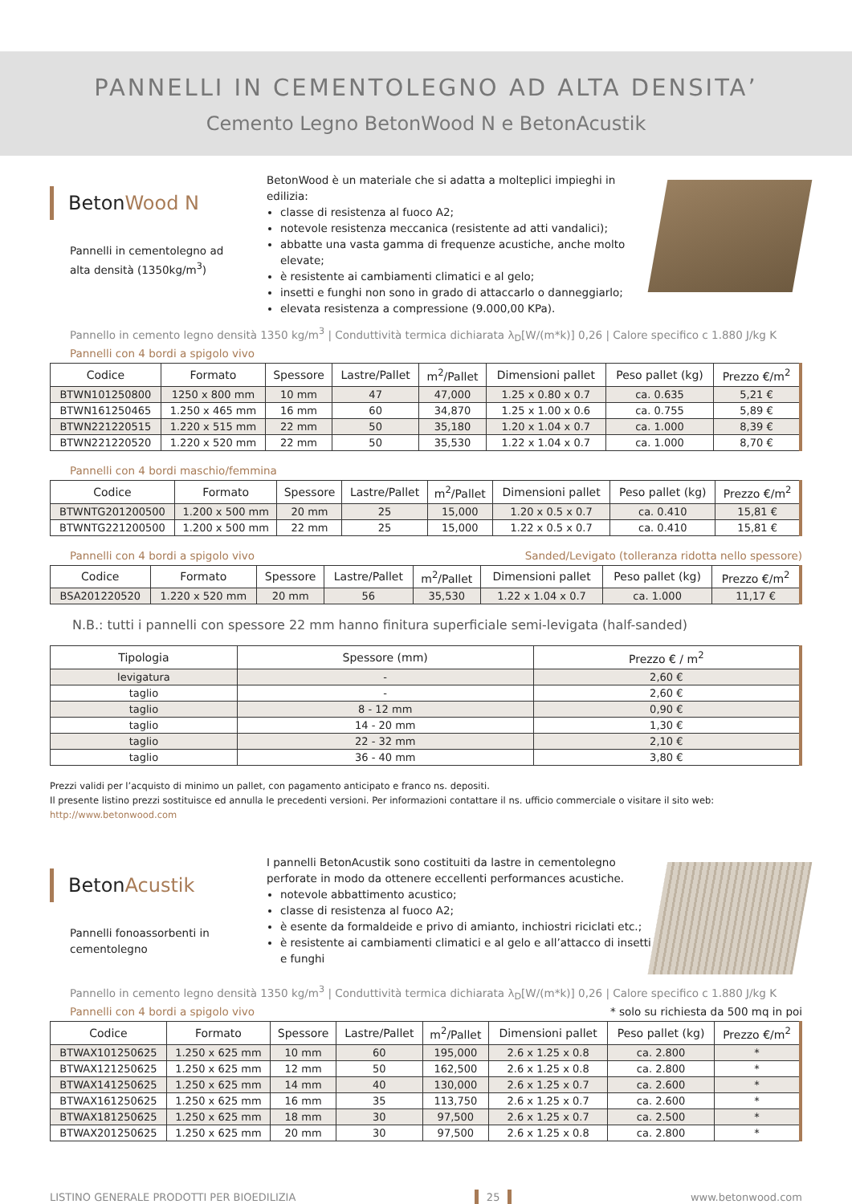PANNELLI IN CEMENTOLEGNO AD ALTA DENSITA’
Cemento Legno BetonWood N e BetonAcustik
BetonWood N
Pannelli in cementolegno ad alta densità (1350kg/m<sup>3</sup>)
BetonWood è un materiale che si adatta a molteplici impieghi in edilizia:
classe di resistenza al fuoco A2;
notevole resistenza meccanica (resistente ad atti vandalici);
abbatte una vasta gamma di frequenze acustiche, anche molto elevate;
è resistente ai cambiamenti climatici e al gelo;
insetti e funghi non sono in grado di attaccarlo o danneggiarlo;
elevata resistenza a compressione (9.000,00 KPa).
Pannello in cemento legno densità 1350 kg/m<sup>3</sup> | Conduttività termica dichiarata λ<sub>D</sub>[W/(m*k)] 0,26 | Calore specifico c 1.880 J/kg K
Pannelli con 4 bordi a spigolo vivo
| Codice | Formato | Spessore | Lastre/Pallet | m<sup>2</sup>/Pallet | Dimensioni pallet | Peso pallet (kg) | Prezzo €/m<sup>2</sup> |
| --- | --- | --- | --- | --- | --- | --- | --- |
| BTWN101250800 | 1250 x 800 mm | 10 mm | 47 | 47,000 | 1.25 x 0.80 x 0.7 | ca. 0.635 | 5,21 € |
| BTWN161250465 | 1.250 x 465 mm | 16 mm | 60 | 34,870 | 1.25 x 1.00 x 0.6 | ca. 0.755 | 5,89 € |
| BTWN221220515 | 1.220 x 515 mm | 22 mm | 50 | 35,180 | 1.20 x 1.04 x 0.7 | ca. 1.000 | 8,39 € |
| BTWN221220520 | 1.220 x 520 mm | 22 mm | 50 | 35,530 | 1.22 x 1.04 x 0.7 | ca. 1.000 | 8,70 € |
Pannelli con 4 bordi maschio/femmina
| Codice | Formato | Spessore | Lastre/Pallet | m<sup>2</sup>/Pallet | Dimensioni pallet | Peso pallet (kg) | Prezzo €/m<sup>2</sup> |
| --- | --- | --- | --- | --- | --- | --- | --- |
| BTWNTG201200500 | 1.200 x 500 mm | 20 mm | 25 | 15,000 | 1.20 x 0.5 x 0.7 | ca. 0.410 | 15,81 € |
| BTWNTG221200500 | 1.200 x 500 mm | 22 mm | 25 | 15,000 | 1.22 x 0.5 x 0.7 | ca. 0.410 | 15,81 € |
Pannelli con 4 bordi a spigolo vivo Sanded/Levigato (tolleranza ridotta nello spessore)
| Codice | Formato | Spessore | Lastre/Pallet | m<sup>2</sup>/Pallet | Dimensioni pallet | Peso pallet (kg) | Prezzo €/m<sup>2</sup> |
| --- | --- | --- | --- | --- | --- | --- | --- |
| BSA201220520 | 1.220 x 520 mm | 20 mm | 56 | 35,530 | 1.22 x 1.04 x 0.7 | ca. 1.000 | 11,17 € |
N.B.: tutti i pannelli con spessore 22 mm hanno finitura superficiale semi-levigata (half-sanded)
| Tipologia | Spessore (mm) | Prezzo € / m<sup>2</sup> |
| --- | --- | --- |
| levigatura | - | 2,60 € |
| taglio | - | 2,60 € |
| taglio | 8 - 12 mm | 0,90 € |
| taglio | 14 - 20 mm | 1,30 € |
| taglio | 22 - 32 mm | 2,10 € |
| taglio | 36 - 40 mm | 3,80 € |
Prezzi validi per l’acquisto di minimo un pallet, con pagamento anticipato e franco ns. depositi.
Il presente listino prezzi sostituisce ed annulla le precedenti versioni. Per informazioni contattare il ns. ufficio commerciale o visitare il sito web: http://www.betonwood.com
BetonAcustik
Pannelli fonoassorbenti in cementolegno
I pannelli BetonAcustik sono costituiti da lastre in cementolegno perforate in modo da ottenere eccellenti performances acustiche.
notevole abbattimento acustico;
classe di resistenza al fuoco A2;
è esente da formaldeide e privo di amianto, inchiostri riciclati etc.;
è resistente ai cambiamenti climatici e al gelo e all’attacco di insetti e funghi
Pannello in cemento legno densità 1350 kg/m<sup>3</sup> | Conduttività termica dichiarata λ<sub>D</sub>[W/(m*k)] 0,26 | Calore specifico c 1.880 J/kg K
Pannelli con 4 bordi a spigolo vivo * solo su richiesta da 500 mq in poi
| Codice | Formato | Spessore | Lastre/Pallet | m<sup>2</sup>/Pallet | Dimensioni pallet | Peso pallet (kg) | Prezzo €/m<sup>2</sup> |
| --- | --- | --- | --- | --- | --- | --- | --- |
| BTWAX101250625 | 1.250 x 625 mm | 10 mm | 60 | 195,000 | 2.6 x 1.25 x 0.8 | ca. 2.800 | * |
| BTWAX121250625 | 1.250 x 625 mm | 12 mm | 50 | 162,500 | 2.6 x 1.25 x 0.8 | ca. 2.800 | * |
| BTWAX141250625 | 1.250 x 625 mm | 14 mm | 40 | 130,000 | 2.6 x 1.25 x 0.7 | ca. 2.600 | * |
| BTWAX161250625 | 1.250 x 625 mm | 16 mm | 35 | 113,750 | 2.6 x 1.25 x 0.7 | ca. 2.600 | * |
| BTWAX181250625 | 1.250 x 625 mm | 18 mm | 30 | 97,500 | 2.6 x 1.25 x 0.7 | ca. 2.500 | * |
| BTWAX201250625 | 1.250 x 625 mm | 20 mm | 30 | 97,500 | 2.6 x 1.25 x 0.8 | ca. 2.800 | * |
LISTINO GENERALE PRODOTTI PER BIOEDILIZIA 25 www.betonwood.com